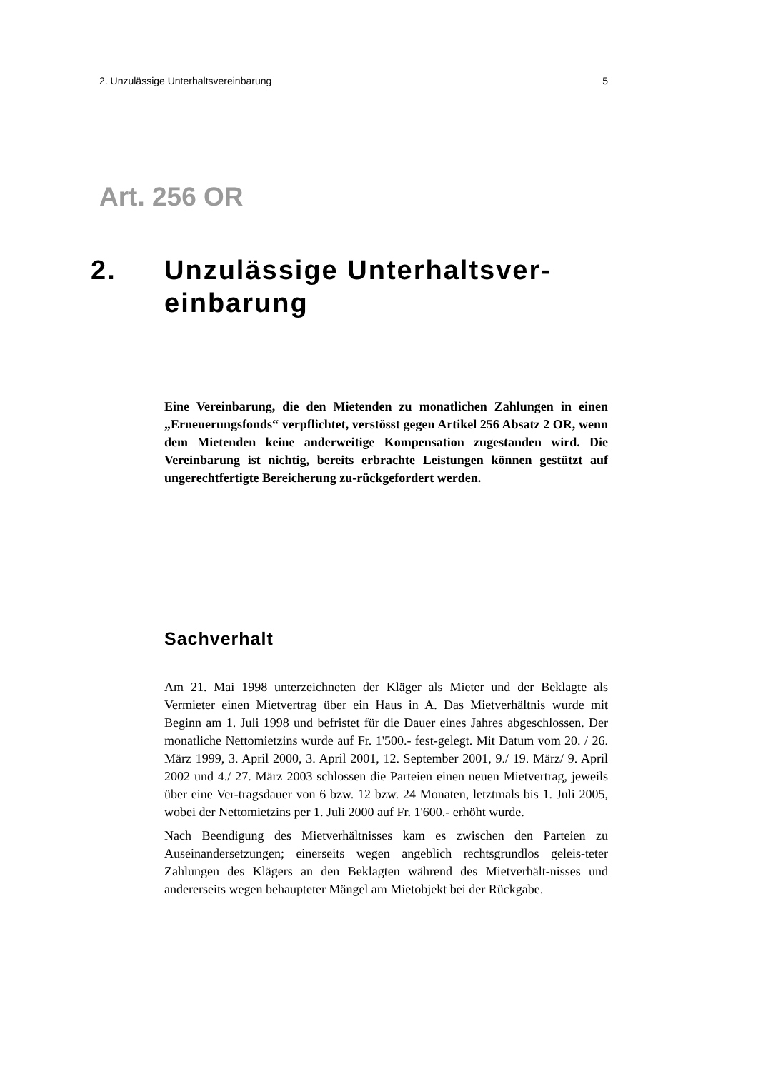2. Unzulässige Unterhaltsvereinbarung 5
Art. 256 OR
2. Unzulässige Unterhaltsver-
einbarung
Eine Vereinbarung, die den Mietenden zu monatlichen Zahlungen in einen „Erneuerungsfonds“ verpflichtet, verstösst gegen Artikel 256 Absatz 2 OR, wenn dem Mietenden keine anderweitige Kompensation zugestanden wird. Die Vereinbarung ist nichtig, bereits erbrachte Leistungen können gestützt auf ungerechtfertigte Bereicherung zu-rückgefordert werden.
Sachverhalt
Am 21. Mai 1998 unterzeichneten der Kläger als Mieter und der Beklagte als Vermieter einen Mietvertrag über ein Haus in A. Das Mietverhältnis wurde mit Beginn am 1. Juli 1998 und befristet für die Dauer eines Jahres abgeschlossen. Der monatliche Nettomietzins wurde auf Fr. 1'500.- fest-gelegt. Mit Datum vom 20. / 26. März 1999, 3. April 2000, 3. April 2001, 12. September 2001, 9./ 19. März/ 9. April 2002 und 4./ 27. März 2003 schlossen die Parteien einen neuen Mietvertrag, jeweils über eine Ver-tragsdauer von 6 bzw. 12 bzw. 24 Monaten, letztmals bis 1. Juli 2005, wobei der Nettomietzins per 1. Juli 2000 auf Fr. 1'600.- erhöht wurde.
Nach Beendigung des Mietverhältnisses kam es zwischen den Parteien zu Auseinandersetzungen; einerseits wegen angeblich rechtsgrundlos geleis-teter Zahlungen des Klägers an den Beklagten während des Mietverhält-nisses und andererseits wegen behaupteter Mängel am Mietobjekt bei der Rückgabe.